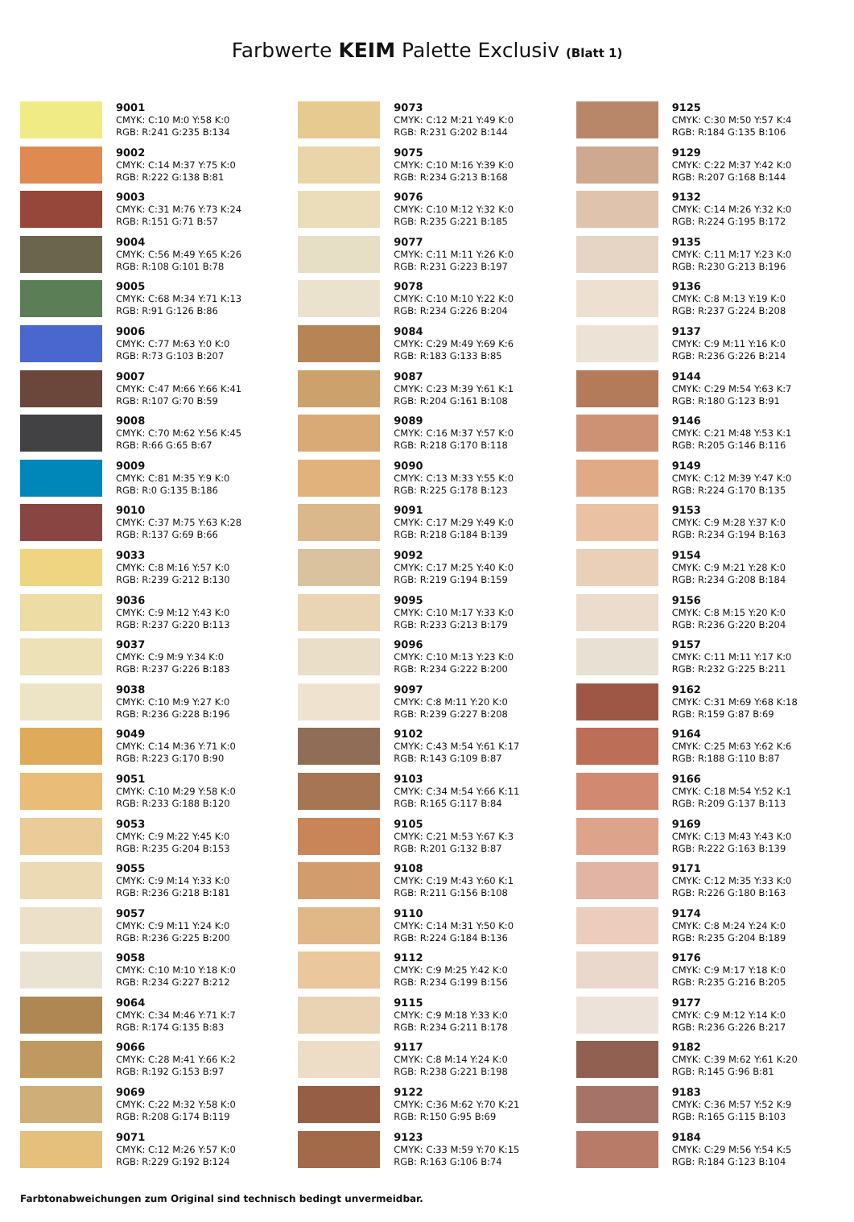Farbwerte KEIM Palette Exclusiv (Blatt 1)
9001
CMYK: C:10 M:0 Y:58 K:0
RGB: R:241 G:235 B:134
9002
CMYK: C:14 M:37 Y:75 K:0
RGB: R:222 G:138 B:81
9003
CMYK: C:31 M:76 Y:73 K:24
RGB: R:151 G:71 B:57
9004
CMYK: C:56 M:49 Y:65 K:26
RGB: R:108 G:101 B:78
9005
CMYK: C:68 M:34 Y:71 K:13
RGB: R:91 G:126 B:86
9006
CMYK: C:77 M:63 Y:0 K:0
RGB: R:73 G:103 B:207
9007
CMYK: C:47 M:66 Y:66 K:41
RGB: R:107 G:70 B:59
9008
CMYK: C:70 M:62 Y:56 K:45
RGB: R:66 G:65 B:67
9009
CMYK: C:81 M:35 Y:9 K:0
RGB: R:0 G:135 B:186
9010
CMYK: C:37 M:75 Y:63 K:28
RGB: R:137 G:69 B:66
9033
CMYK: C:8 M:16 Y:57 K:0
RGB: R:239 G:212 B:130
9036
CMYK: C:9 M:12 Y:43 K:0
RGB: R:237 G:220 B:113
9037
CMYK: C:9 M:9 Y:34 K:0
RGB: R:237 G:226 B:183
9038
CMYK: C:10 M:9 Y:27 K:0
RGB: R:236 G:228 B:196
9049
CMYK: C:14 M:36 Y:71 K:0
RGB: R:223 G:170 B:90
9051
CMYK: C:10 M:29 Y:58 K:0
RGB: R:233 G:188 B:120
9053
CMYK: C:9 M:22 Y:45 K:0
RGB: R:235 G:204 B:153
9055
CMYK: C:9 M:14 Y:33 K:0
RGB: R:236 G:218 B:181
9057
CMYK: C:9 M:11 Y:24 K:0
RGB: R:236 G:225 B:200
9058
CMYK: C:10 M:10 Y:18 K:0
RGB: R:234 G:227 B:212
9064
CMYK: C:34 M:46 Y:71 K:7
RGB: R:174 G:135 B:83
9066
CMYK: C:28 M:41 Y:66 K:2
RGB: R:192 G:153 B:97
9069
CMYK: C:22 M:32 Y:58 K:0
RGB: R:208 G:174 B:119
9071
CMYK: C:12 M:26 Y:57 K:0
RGB: R:229 G:192 B:124
9073
CMYK: C:12 M:21 Y:49 K:0
RGB: R:231 G:202 B:144
9075
CMYK: C:10 M:16 Y:39 K:0
RGB: R:234 G:213 B:168
9076
CMYK: C:10 M:12 Y:32 K:0
RGB: R:235 G:221 B:185
9077
CMYK: C:11 M:11 Y:26 K:0
RGB: R:231 G:223 B:197
9078
CMYK: C:10 M:10 Y:22 K:0
RGB: R:234 G:226 B:204
9084
CMYK: C:29 M:49 Y:69 K:6
RGB: R:183 G:133 B:85
9087
CMYK: C:23 M:39 Y:61 K:1
RGB: R:204 G:161 B:108
9089
CMYK: C:16 M:37 Y:57 K:0
RGB: R:218 G:170 B:118
9090
CMYK: C:13 M:33 Y:55 K:0
RGB: R:225 G:178 B:123
9091
CMYK: C:17 M:29 Y:49 K:0
RGB: R:218 G:184 B:139
9092
CMYK: C:17 M:25 Y:40 K:0
RGB: R:219 G:194 B:159
9095
CMYK: C:10 M:17 Y:33 K:0
RGB: R:233 G:213 B:179
9096
CMYK: C:10 M:13 Y:23 K:0
RGB: R:234 G:222 B:200
9097
CMYK: C:8 M:11 Y:20 K:0
RGB: R:239 G:227 B:208
9102
CMYK: C:43 M:54 Y:61 K:17
RGB: R:143 G:109 B:87
9103
CMYK: C:34 M:54 Y:66 K:11
RGB: R:165 G:117 B:84
9105
CMYK: C:21 M:53 Y:67 K:3
RGB: R:201 G:132 B:87
9108
CMYK: C:19 M:43 Y:60 K:1
RGB: R:211 G:156 B:108
9110
CMYK: C:14 M:31 Y:50 K:0
RGB: R:224 G:184 B:136
9112
CMYK: C:9 M:25 Y:42 K:0
RGB: R:234 G:199 B:156
9115
CMYK: C:9 M:18 Y:33 K:0
RGB: R:234 G:211 B:178
9117
CMYK: C:8 M:14 Y:24 K:0
RGB: R:238 G:221 B:198
9122
CMYK: C:36 M:62 Y:70 K:21
RGB: R:150 G:95 B:69
9123
CMYK: C:33 M:59 Y:70 K:15
RGB: R:163 G:106 B:74
9125
CMYK: C:30 M:50 Y:57 K:4
RGB: R:184 G:135 B:106
9129
CMYK: C:22 M:37 Y:42 K:0
RGB: R:207 G:168 B:144
9132
CMYK: C:14 M:26 Y:32 K:0
RGB: R:224 G:195 B:172
9135
CMYK: C:11 M:17 Y:23 K:0
RGB: R:230 G:213 B:196
9136
CMYK: C:8 M:13 Y:19 K:0
RGB: R:237 G:224 B:208
9137
CMYK: C:9 M:11 Y:16 K:0
RGB: R:236 G:226 B:214
9144
CMYK: C:29 M:54 Y:63 K:7
RGB: R:180 G:123 B:91
9146
CMYK: C:21 M:48 Y:53 K:1
RGB: R:205 G:146 B:116
9149
CMYK: C:12 M:39 Y:47 K:0
RGB: R:224 G:170 B:135
9153
CMYK: C:9 M:28 Y:37 K:0
RGB: R:234 G:194 B:163
9154
CMYK: C:9 M:21 Y:28 K:0
RGB: R:234 G:208 B:184
9156
CMYK: C:8 M:15 Y:20 K:0
RGB: R:236 G:220 B:204
9157
CMYK: C:11 M:11 Y:17 K:0
RGB: R:232 G:225 B:211
9162
CMYK: C:31 M:69 Y:68 K:18
RGB: R:159 G:87 B:69
9164
CMYK: C:25 M:63 Y:62 K:6
RGB: R:188 G:110 B:87
9166
CMYK: C:18 M:54 Y:52 K:1
RGB: R:209 G:137 B:113
9169
CMYK: C:13 M:43 Y:43 K:0
RGB: R:222 G:163 B:139
9171
CMYK: C:12 M:35 Y:33 K:0
RGB: R:226 G:180 B:163
9174
CMYK: C:8 M:24 Y:24 K:0
RGB: R:235 G:204 B:189
9176
CMYK: C:9 M:17 Y:18 K:0
RGB: R:235 G:216 B:205
9177
CMYK: C:9 M:12 Y:14 K:0
RGB: R:236 G:226 B:217
9182
CMYK: C:39 M:62 Y:61 K:20
RGB: R:145 G:96 B:81
9183
CMYK: C:36 M:57 Y:52 K:9
RGB: R:165 G:115 B:103
9184
CMYK: C:29 M:56 Y:54 K:5
RGB: R:184 G:123 B:104
Farbtonabweichungen zum Original sind technisch bedingt unvermeidbar.